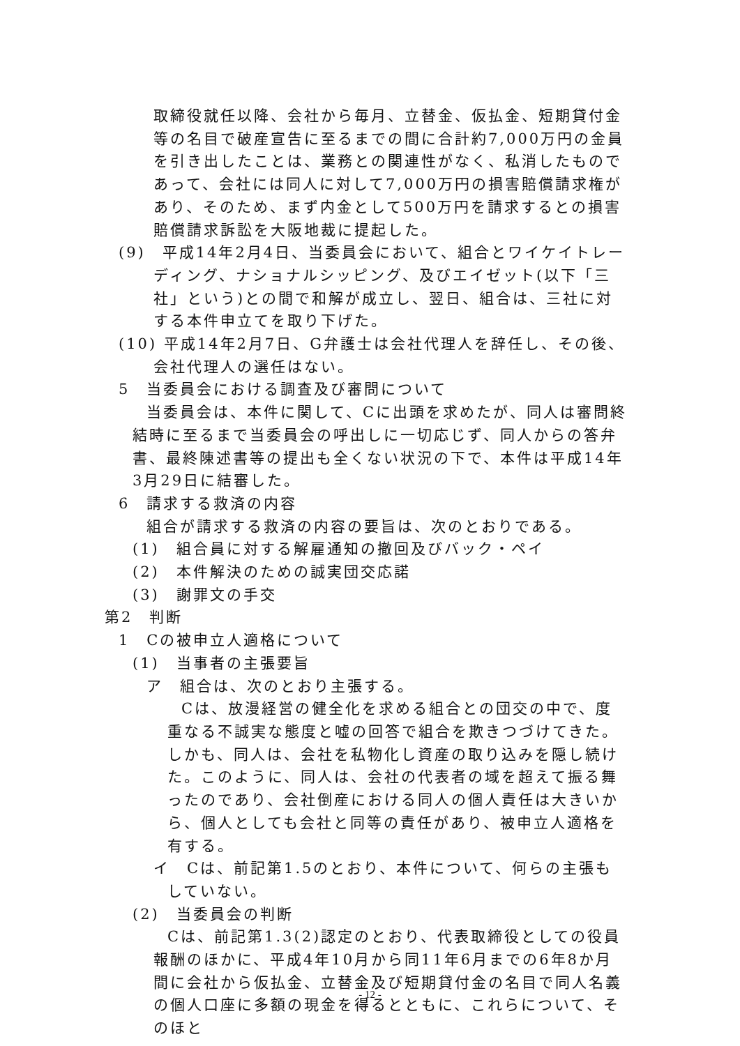取締役就任以降、会社から毎月、立替金、仮払金、短期貸付金等の名目で破産宣告に至るまでの間に合計約7,000万円の金員を引き出したことは、業務との関連性がなく、私消したものであって、会社には同人に対して7,000万円の損害賠償請求権があり、そのため、まず内金として500万円を請求するとの損害賠償請求訴訟を大阪地裁に提起した。
(9)　平成14年2月4日、当委員会において、組合とワイケイトレーディング、ナショナルシッピング、及びエイゼット(以下「三社」という)との間で和解が成立し、翌日、組合は、三社に対する本件申立てを取り下げた。
(10) 平成14年2月7日、G弁護士は会社代理人を辞任し、その後、会社代理人の選任はない。
5　当委員会における調査及び審問について
当委員会は、本件に関して、Cに出頭を求めたが、同人は審問終結時に至るまで当委員会の呼出しに一切応じず、同人からの答弁書、最終陳述書等の提出も全くない状況の下で、本件は平成14年3月29日に結審した。
6　請求する救済の内容
組合が請求する救済の内容の要旨は、次のとおりである。
(1)　組合員に対する解雇通知の撤回及びバック・ペイ
(2)　本件解決のための誠実団交応諾
(3)　謝罪文の手交
第2　判断
1　Cの被申立人適格について
(1)　当事者の主張要旨
ア　組合は、次のとおり主張する。
Cは、放漫経営の健全化を求める組合との団交の中で、度重なる不誠実な態度と嘘の回答で組合を欺きつづけてきた。しかも、同人は、会社を私物化し資産の取り込みを隠し続けた。このように、同人は、会社の代表者の域を超えて振る舞ったのであり、会社倒産における同人の個人責任は大きいから、個人としても会社と同等の責任があり、被申立人適格を有する。
イ　Cは、前記第1.5のとおり、本件について、何らの主張もしていない。
(2)　当委員会の判断
Cは、前記第1.3(2)認定のとおり、代表取締役としての役員報酬のほかに、平成4年10月から同11年6月までの6年8か月間に会社から仮払金、立替金及び短期貸付金の名目で同人名義の個人口座に多額の現金を得るとともに、これらについて、そのほと
- 12 -